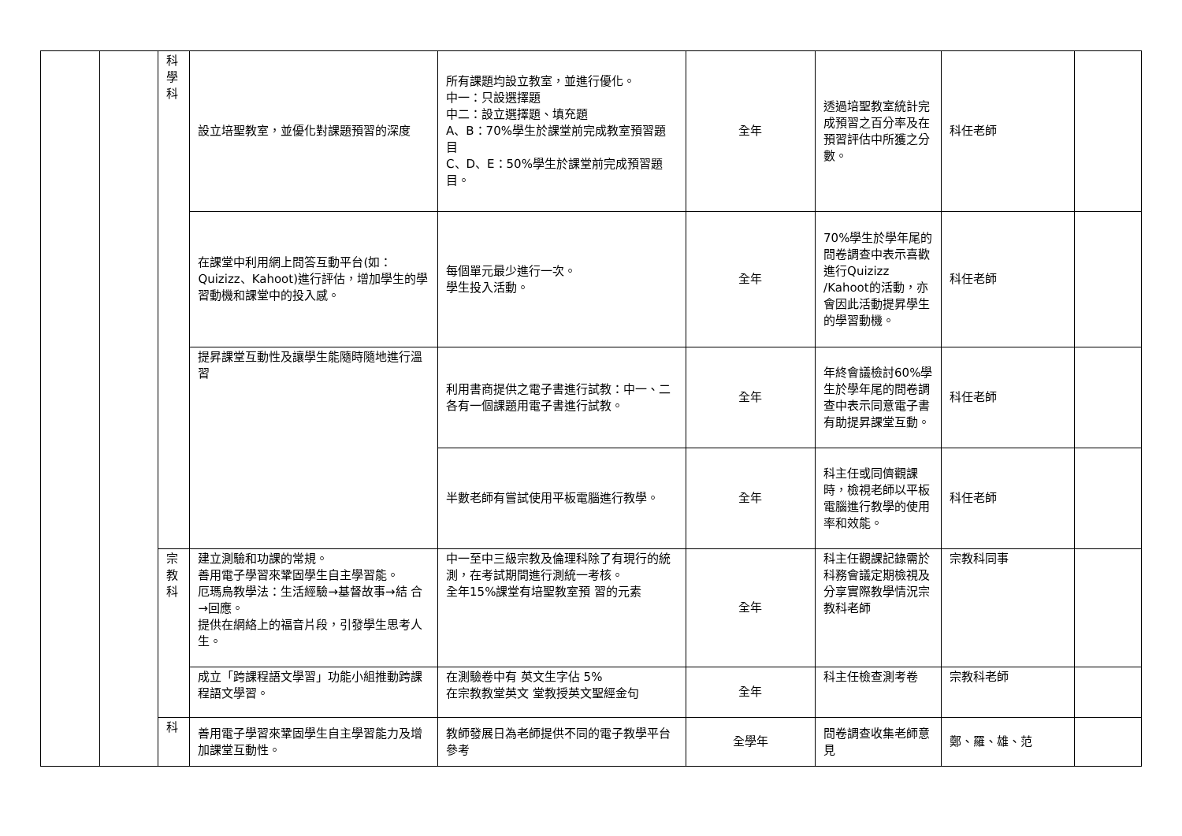| | | 科 學 科 | 設立培聖教室，並優化對課題預習的深度 | 所有課題均設立教室，並進行優化。 中一：只設選擇題 中二：設立選擇題、填充題 A、B：70%學生於課堂前完成教室預習題目 C、D、E：50%學生於課堂前完成預習題目。 | 全年 | 透過培聖教室統計完成預習之百分率及在預習評估中所獲之分數。 | 科任老師 | |
| | | | 在課堂中利用網上問答互動平台(如：Quizizz、Kahoot)進行評估，增加學生的學習動機和課堂中的投入感。 | 每個單元最少進行一次。 學生投入活動。 | 全年 | 70%學生於學年尾的問卷調查中表示喜歡進行Quizizz /Kahoot的活動，亦會因此活動提昇學生的學習動機。 | 科任老師 | |
| | | | 提昇課堂互動性及讓學生能隨時隨地進行溫習 | 利用書商提供之電子書進行試教：中一、二各有一個課題用電子書進行試教。 | 全年 | 年終會議檢討60%學生於學年尾的問卷調查中表示同意電子書有助提昇課堂互動。 | 科任老師 | |
| | | | | 半數老師有嘗試使用平板電腦進行教學。 | 全年 | 科主任或同儕觀課時，檢視老師以平板電腦進行教學的使用率和效能。 | 科任老師 | |
| | | 宗 教 科 | 建立測驗和功課的常規。 善用電子學習來鞏固學生自主學習能。 厄瑪烏教學法：生活經驗→基督故事→結 合→回應。 提供在網絡上的福音片段，引發學生思考人生。 | 中一至中三級宗教及倫理科除了有現行的統測，在考試期間進行測統一考核。 全年15%課堂有培聖教室預 習的元素 | 全年 | 科主任觀課記錄需於科務會議定期檢視及分享實際教學情況宗教科老師 | 宗教科同事 | |
| | | | 成立「跨課程語文學習」功能小組推動跨課程語文學習。 | 在測驗卷中有 英文生字佔 5% 在宗教教堂英文 堂教授英文聖經金句 | 全年 | 科主任檢查測考卷 | 宗教科老師 | |
| | | 科 | 善用電子學習來鞏固學生自主學習能力及增加課堂互動性。 | 教師發展日為老師提供不同的電子教學平台參考 | 全學年 | 問卷調查收集老師意見 | 鄭、羅、雄、范 | |